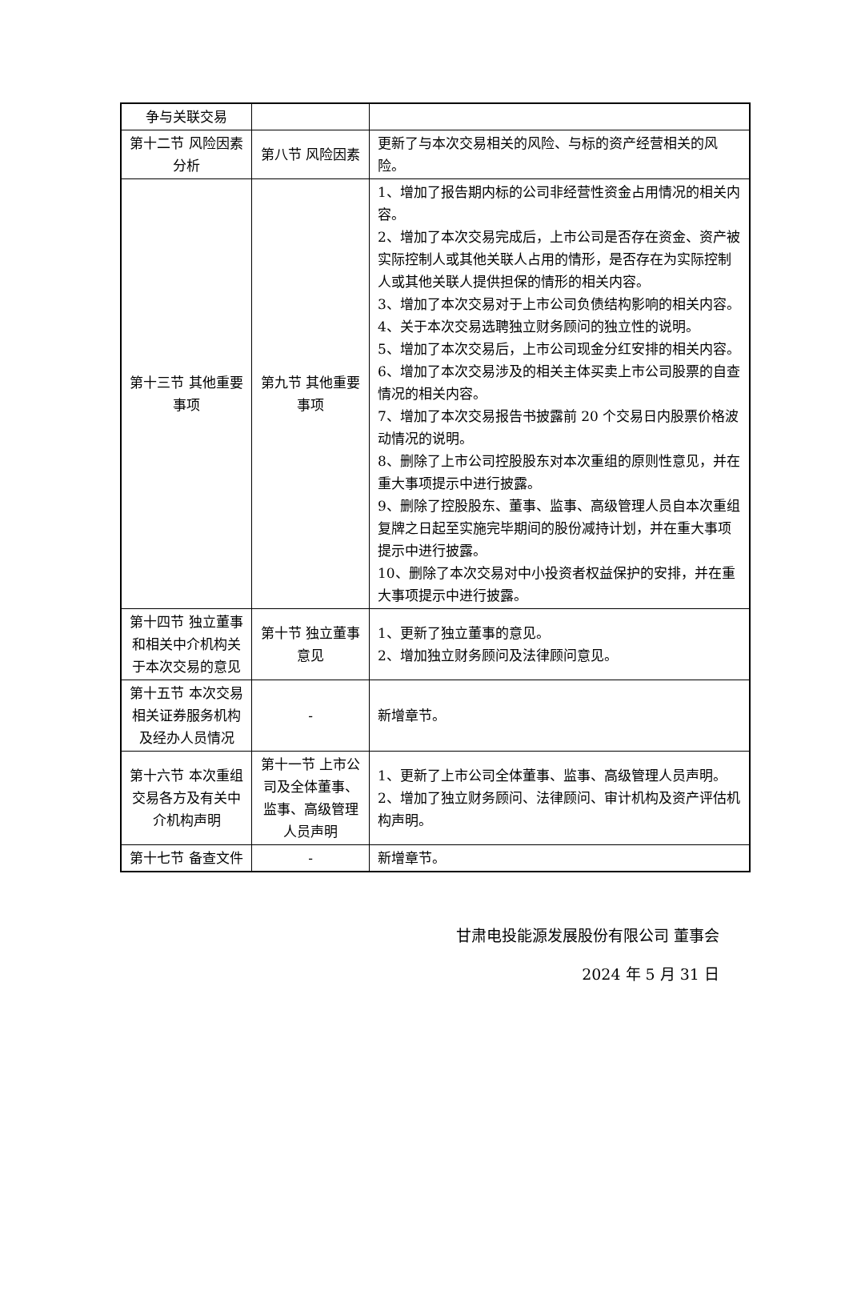| 争与关联交易 | | |
| 第十二节 风险因素分析 | 第八节 风险因素 | 更新了与本次交易相关的风险、与标的资产经营相关的风险。 |
| 第十三节 其他重要事项 | 第九节 其他重要事项 | 1、增加了报告期内标的公司非经营性资金占用情况的相关内容。 2、增加了本次交易完成后，上市公司是否存在资金、资产被实际控制人或其他关联人占用的情形，是否存在为实际控制人或其他关联人提供担保的情形的相关内容。 3、增加了本次交易对于上市公司负债结构影响的相关内容。 4、关于本次交易选聘独立财务顾问的独立性的说明。 5、增加了本次交易后，上市公司现金分红安排的相关内容。 6、增加了本次交易涉及的相关主体买卖上市公司股票的自查情况的相关内容。 7、增加了本次交易报告书披露前 20 个交易日内股票价格波动情况的说明。 8、删除了上市公司控股股东对本次重组的原则性意见，并在重大事项提示中进行披露。 9、删除了控股股东、董事、监事、高级管理人员自本次重组复牌之日起至实施完毕期间的股份减持计划，并在重大事项提示中进行披露。 10、删除了本次交易对中小投资者权益保护的安排，并在重大事项提示中进行披露。 |
| 第十四节 独立董事和相关中介机构关于本次交易的意见 | 第十节 独立董事意见 | 1、更新了独立董事的意见。 2、增加独立财务顾问及法律顾问意见。 |
| 第十五节 本次交易相关证券服务机构及经办人员情况 | - | 新增章节。 |
| 第十六节 本次重组交易各方及有关中介机构声明 | 第十一节 上市公司及全体董事、监事、高级管理人员声明 | 1、更新了上市公司全体董事、监事、高级管理人员声明。 2、增加了独立财务顾问、法律顾问、审计机构及资产评估机构声明。 |
| 第十七节 备查文件 | - | 新增章节。 |
甘肃电投能源发展股份有限公司 董事会
2024 年 5 月 31 日